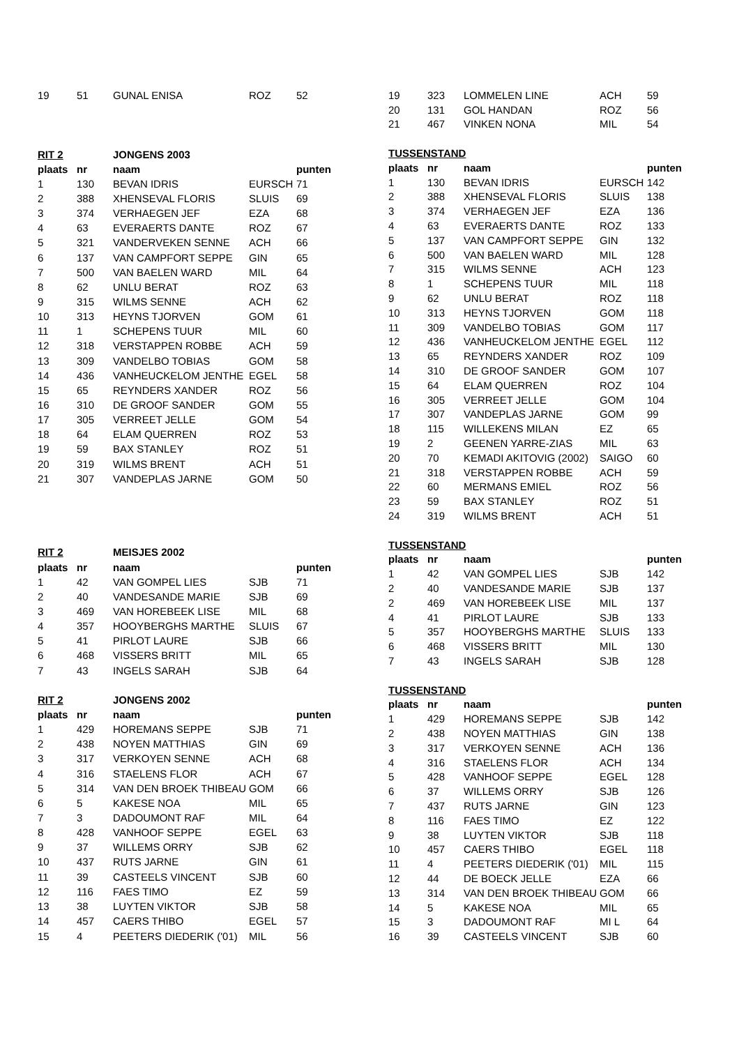| 19 | 51 | GUNAL ENISA | ROZ | 52 |
| RIT 2 | | JONGENS 2003 | | |
| plaats | nr | naam | | punten |
| 1 | 130 | BEVAN IDRIS | EURSCH | 71 |
| 2 | 388 | XHENSEVAL FLORIS | SLUIS | 69 |
| 3 | 374 | VERHAEGEN JEF | EZA | 68 |
| 4 | 63 | EVERAERTS DANTE | ROZ | 67 |
| 5 | 321 | VANDERVEKEN SENNE | ACH | 66 |
| 6 | 137 | VAN CAMPFORT SEPPE | GIN | 65 |
| 7 | 500 | VAN BAELEN WARD | MIL | 64 |
| 8 | 62 | UNLU BERAT | ROZ | 63 |
| 9 | 315 | WILMS SENNE | ACH | 62 |
| 10 | 313 | HEYNS TJORVEN | GOM | 61 |
| 11 | 1 | SCHEPENS TUUR | MIL | 60 |
| 12 | 318 | VERSTAPPEN ROBBE | ACH | 59 |
| 13 | 309 | VANDELBO TOBIAS | GOM | 58 |
| 14 | 436 | VANHEUCKELOM JENTHE | EGEL | 58 |
| 15 | 65 | REYNDERS XANDER | ROZ | 56 |
| 16 | 310 | DE GROOF SANDER | GOM | 55 |
| 17 | 305 | VERREET JELLE | GOM | 54 |
| 18 | 64 | ELAM QUERREN | ROZ | 53 |
| 19 | 59 | BAX STANLEY | ROZ | 51 |
| 20 | 319 | WILMS BRENT | ACH | 51 |
| 21 | 307 | VANDEPLAS JARNE | GOM | 50 |
| RIT 2 | | MEISJES 2002 | | |
| plaats | nr | naam | | punten |
| 1 | 42 | VAN GOMPEL LIES | SJB | 71 |
| 2 | 40 | VANDESANDE MARIE | SJB | 69 |
| 3 | 469 | VAN HOREBEEK LISE | MIL | 68 |
| 4 | 357 | HOOYBERGHS MARTHE | SLUIS | 67 |
| 5 | 41 | PIRLOT LAURE | SJB | 66 |
| 6 | 468 | VISSERS BRITT | MIL | 65 |
| 7 | 43 | INGELS SARAH | SJB | 64 |
| RIT 2 | | JONGENS 2002 | | |
| plaats | nr | naam | | punten |
| 1 | 429 | HOREMANS SEPPE | SJB | 71 |
| 2 | 438 | NOYEN MATTHIAS | GIN | 69 |
| 3 | 317 | VERKOYEN SENNE | ACH | 68 |
| 4 | 316 | STAELENS FLOR | ACH | 67 |
| 5 | 314 | VAN DEN BROEK THIBEAU | GOM | 66 |
| 6 | 5 | KAKESE NOA | MIL | 65 |
| 7 | 3 | DADOUMONT RAF | MIL | 64 |
| 8 | 428 | VANHOOF SEPPE | EGEL | 63 |
| 9 | 37 | WILLEMS ORRY | SJB | 62 |
| 10 | 437 | RUTS JARNE | GIN | 61 |
| 11 | 39 | CASTEELS VINCENT | SJB | 60 |
| 12 | 116 | FAES TIMO | EZ | 59 |
| 13 | 38 | LUYTEN VIKTOR | SJB | 58 |
| 14 | 457 | CAERS THIBO | EGEL | 57 |
| 15 | 4 | PEETERS DIEDERIK ('01) | MIL | 56 |
| 19 | 323 | LOMMELEN LINE | ACH | 59 |
| 20 | 131 | GOL HANDAN | ROZ | 56 |
| 21 | 467 | VINKEN NONA | MIL | 54 |
| TUSSENSTAND | | | | |
| plaats | nr | naam | | punten |
| 1 | 130 | BEVAN IDRIS | EURSCH | 142 |
| 2 | 388 | XHENSEVAL FLORIS | SLUIS | 138 |
| 3 | 374 | VERHAEGEN JEF | EZA | 136 |
| 4 | 63 | EVERAERTS DANTE | ROZ | 133 |
| 5 | 137 | VAN CAMPFORT SEPPE | GIN | 132 |
| 6 | 500 | VAN BAELEN WARD | MIL | 128 |
| 7 | 315 | WILMS SENNE | ACH | 123 |
| 8 | 1 | SCHEPENS TUUR | MIL | 118 |
| 9 | 62 | UNLU BERAT | ROZ | 118 |
| 10 | 313 | HEYNS TJORVEN | GOM | 118 |
| 11 | 309 | VANDELBO TOBIAS | GOM | 117 |
| 12 | 436 | VANHEUCKELOM JENTHE | EGEL | 112 |
| 13 | 65 | REYNDERS XANDER | ROZ | 109 |
| 14 | 310 | DE GROOF SANDER | GOM | 107 |
| 15 | 64 | ELAM QUERREN | ROZ | 104 |
| 16 | 305 | VERREET JELLE | GOM | 104 |
| 17 | 307 | VANDEPLAS JARNE | GOM | 99 |
| 18 | 115 | WILLEKENS MILAN | EZ | 65 |
| 19 | 2 | GEENEN YARRE-ZIAS | MIL | 63 |
| 20 | 70 | KEMADI AKITOVIG (2002) | SAIGO | 60 |
| 21 | 318 | VERSTAPPEN ROBBE | ACH | 59 |
| 22 | 60 | MERMANS EMIEL | ROZ | 56 |
| 23 | 59 | BAX STANLEY | ROZ | 51 |
| 24 | 319 | WILMS BRENT | ACH | 51 |
| TUSSENSTAND | | | | |
| plaats | nr | naam | | punten |
| 1 | 42 | VAN GOMPEL LIES | SJB | 142 |
| 2 | 40 | VANDESANDE MARIE | SJB | 137 |
| 2 | 469 | VAN HOREBEEK LISE | MIL | 137 |
| 4 | 41 | PIRLOT LAURE | SJB | 133 |
| 5 | 357 | HOOYBERGHS MARTHE | SLUIS | 133 |
| 6 | 468 | VISSERS BRITT | MIL | 130 |
| 7 | 43 | INGELS SARAH | SJB | 128 |
| TUSSENSTAND | | | | |
| plaats | nr | naam | | punten |
| 1 | 429 | HOREMANS SEPPE | SJB | 142 |
| 2 | 438 | NOYEN MATTHIAS | GIN | 138 |
| 3 | 317 | VERKOYEN SENNE | ACH | 136 |
| 4 | 316 | STAELENS FLOR | ACH | 134 |
| 5 | 428 | VANHOOF SEPPE | EGEL | 128 |
| 6 | 37 | WILLEMS ORRY | SJB | 126 |
| 7 | 437 | RUTS JARNE | GIN | 123 |
| 8 | 116 | FAES TIMO | EZ | 122 |
| 9 | 38 | LUYTEN VIKTOR | SJB | 118 |
| 10 | 457 | CAERS THIBO | EGEL | 118 |
| 11 | 4 | PEETERS DIEDERIK ('01) | MIL | 115 |
| 12 | 44 | DE BOECK JELLE | EZA | 66 |
| 13 | 314 | VAN DEN BROEK THIBEAU | GOM | 66 |
| 14 | 5 | KAKESE NOA | MIL | 65 |
| 15 | 3 | DADOUMONT RAF | MI L | 64 |
| 16 | 39 | CASTEELS VINCENT | SJB | 60 |